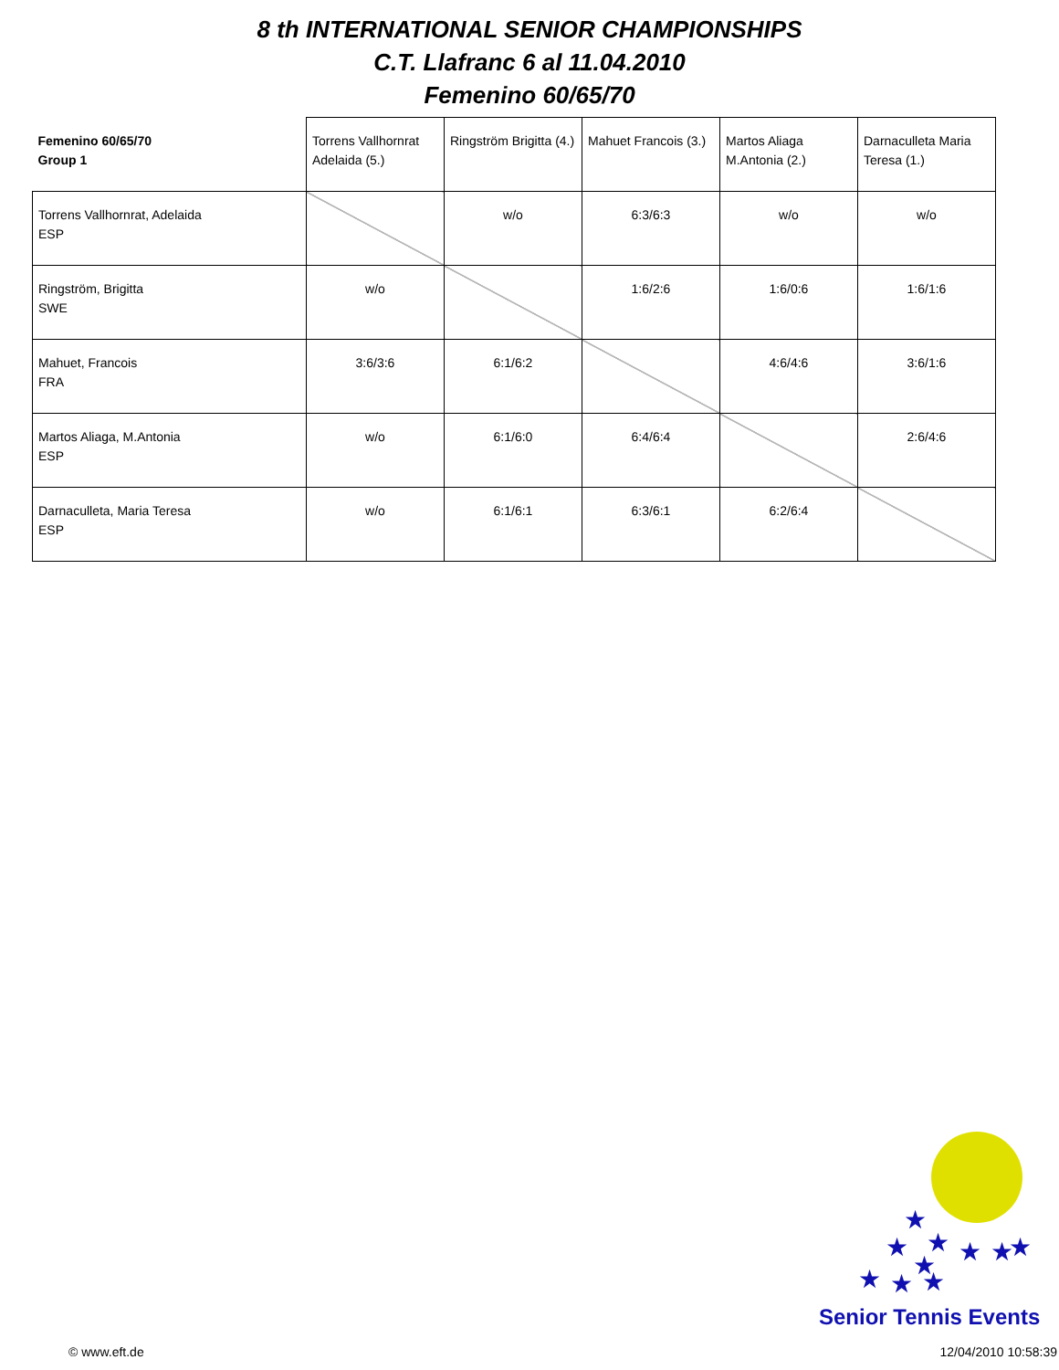8 th INTERNATIONAL SENIOR CHAMPIONSHIPS
C.T. Llafranc 6 al 11.04.2010
Femenino 60/65/70
| Femenino 60/65/70 Group 1 | Torrens Vallhornrat Adelaida (5.) | Ringström Brigitta (4.) | Mahuet Francois (3.) | Martos Aliaga M.Antonia (2.) | Darnaculleta Maria Teresa (1.) |
| Torrens Vallhornrat, Adelaida ESP | | w/o | 6:3/6:3 | w/o | w/o |
| Ringström, Brigitta SWE | w/o | | 1:6/2:6 | 1:6/0:6 | 1:6/1:6 |
| Mahuet, Francois FRA | 3:6/3:6 | 6:1/6:2 | | 4:6/4:6 | 3:6/1:6 |
| Martos Aliaga, M.Antonia ESP | w/o | 6:1/6:0 | 6:4/6:4 | | 2:6/4:6 |
| Darnaculleta, Maria Teresa ESP | w/o | 6:1/6:1 | 6:3/6:1 | 6:2/6:4 | |
★
★
★
★
★
★
★
★
★
★
Senior Tennis Events
© www.eft.de 12/04/2010 10:58:39